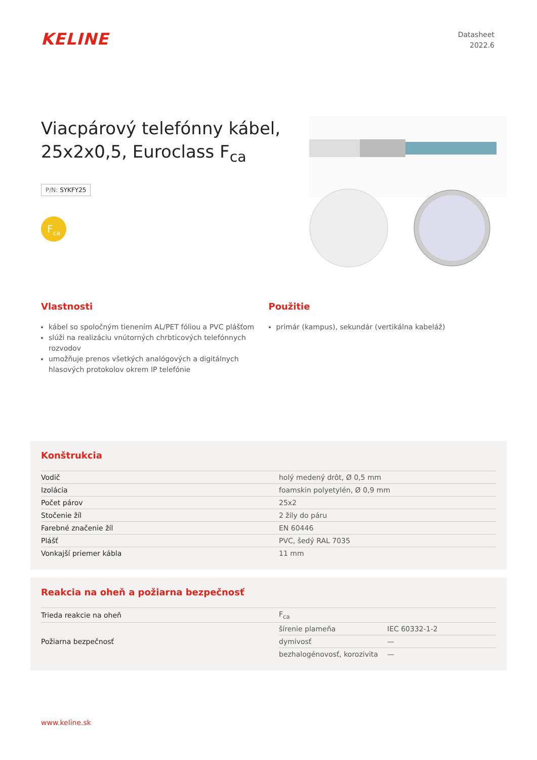KELINE
Datasheet
2022.6
Viacpárový telefónny kábel, 25x2x0,5, Euroclass F<sub>ca</sub>
P/N: SYKFY25
F<sub>ca</sub>
Vlastnosti
kábel so spoločným tienením AL/PET fóliou a PVC plášťom
slúži na realizáciu vnútorných chrbticových telefónnych rozvodov
umožňuje prenos všetkých analógových a digitálnych hlasových protokolov okrem IP telefónie
Použitie
primár (kampus), sekundár (vertikálna kabeláž)
Konštrukcia
| Vodič | holý medený drôt, Ø 0,5 mm |
| Izolácia | foamskin polyetylén, Ø 0,9 mm |
| Počet párov | 25x2 |
| Stočenie žíl | 2 žily do páru |
| Farebné značenie žíl | EN 60446 |
| Plášť | PVC, šedý RAL 7035 |
| Vonkajší priemer kábla | 11 mm |
Reakcia na oheň a požiarna bezpečnosť
| Trieda reakcie na oheň | F<sub>ca</sub> | |
| Požiarna bezpečnosť | šírenie plameňa | IEC 60332-1-2 |
| | dymivosť | — |
| | bezhalogénovosť, korozivita | — |
www.keline.sk